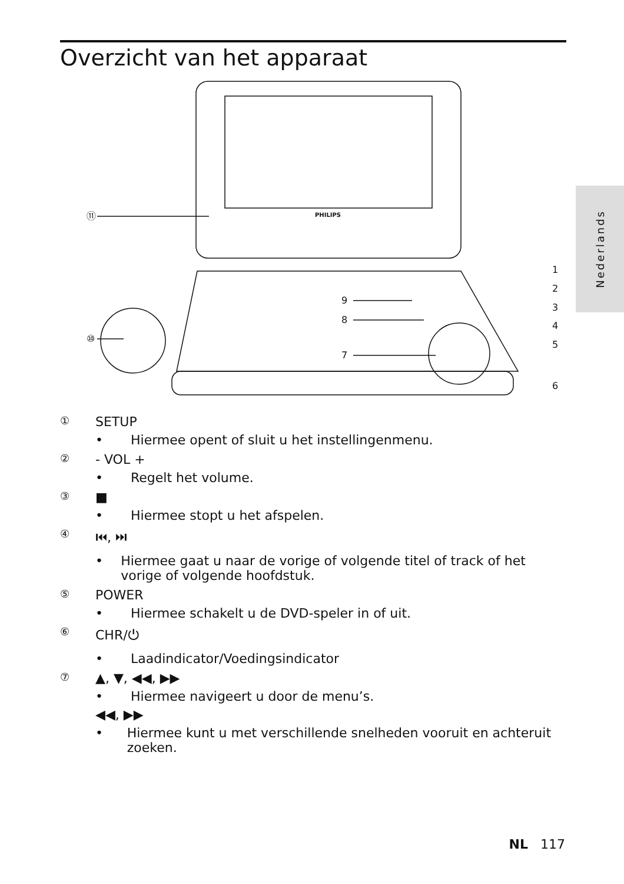Overzicht van het apparaat
Nederlands
PHILIPS
⑪
⑩
9
8
7
1
2
3
4
5
6
① SETUP
• Hiermee opent of sluit u het instellingenmenu.
② - VOL +
• Regelt het volume.
③ ■
• Hiermee stopt u het afspelen.
④ ⏮, ⏭
• Hiermee gaat u naar de vorige of volgende titel of track of het vorige of volgende hoofdstuk.
⑤ POWER
• Hiermee schakelt u de DVD-speler in of uit.
⑥ CHR/⏻
• Laadindicator/Voedingsindicator
⑦ ▲, ▼, ◀◀, ▶▶
• Hiermee navigeert u door de menu’s.
◀◀, ▶▶
• Hiermee kunt u met verschillende snelheden vooruit en achteruit zoeken.
NL 117